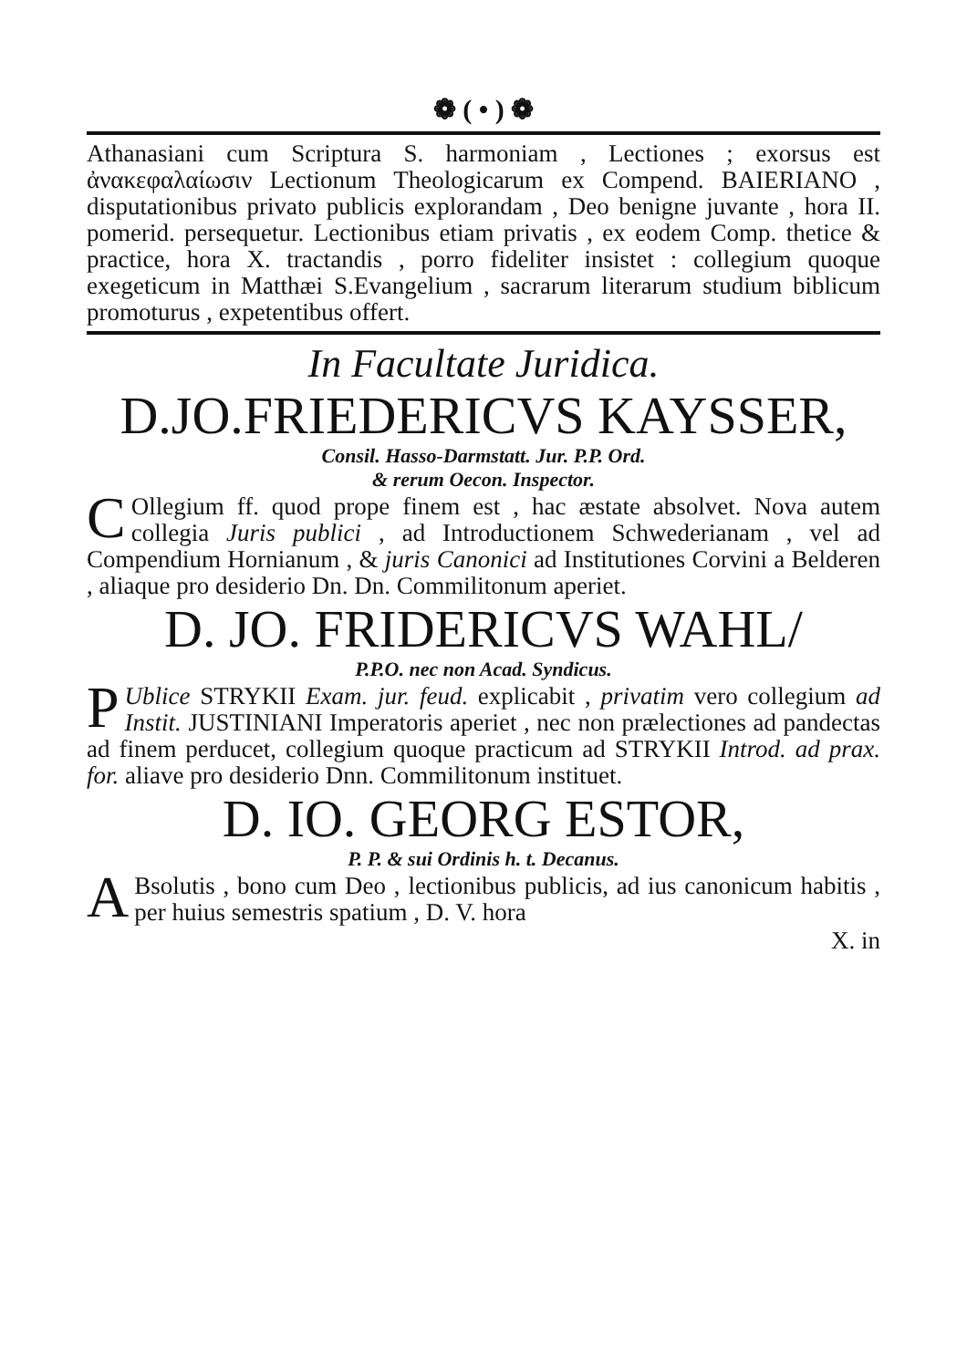❁ ( • ) ❁
Athanasiani cum Scriptura S. harmoniam , Lectiones ; exorsus est ἀνακεφαλαίωσιν Lectionum Theologicarum ex Compend. BAIERIANO , disputationibus privato publicis explorandam , Deo benigne juvante , hora II. pomerid. persequetur. Lectionibus etiam privatis , ex eodem Comp. thetice & practice, hora X. tractandis , porro fideliter insistet : collegium quoque exegeticum in Matthæi S.Evangelium , sacrarum literarum studium biblicum promoturus , expetentibus offert.
In Facultate Juridica.
D.JO.FRIEDERICVS KAYSSER,
Consil. Hasso-Darmstatt. Jur. P.P. Ord.
& rerum Oecon. Inspector.
COllegium ff. quod prope finem est , hac æstate absolvet. Nova autem collegia Juris publici , ad Introductionem Schwederianam , vel ad Compendium Hornianum , & juris Canonici ad Institutiones Corvini a Belderen , aliaque pro desiderio Dn. Dn. Commilitonum aperiet.
D. JO. FRIDERICVS WAHL/
P.P.O. nec non Acad. Syndicus.
PUblice STRYKII Exam. jur. feud. explicabit , privatim vero collegium ad Instit. JUSTINIANI Imperatoris aperiet , nec non prælectiones ad pandectas ad finem perducet, collegium quoque practicum ad STRYKII Introd. ad prax. for. aliave pro desiderio Dnn. Commilitonum instituet.
D. IO. GEORG ESTOR,
P. P. & sui Ordinis h. t. Decanus.
ABsolutis , bono cum Deo , lectionibus publicis, ad ius canonicum habitis , per huius semestris spatium , D. V. hora
X. in